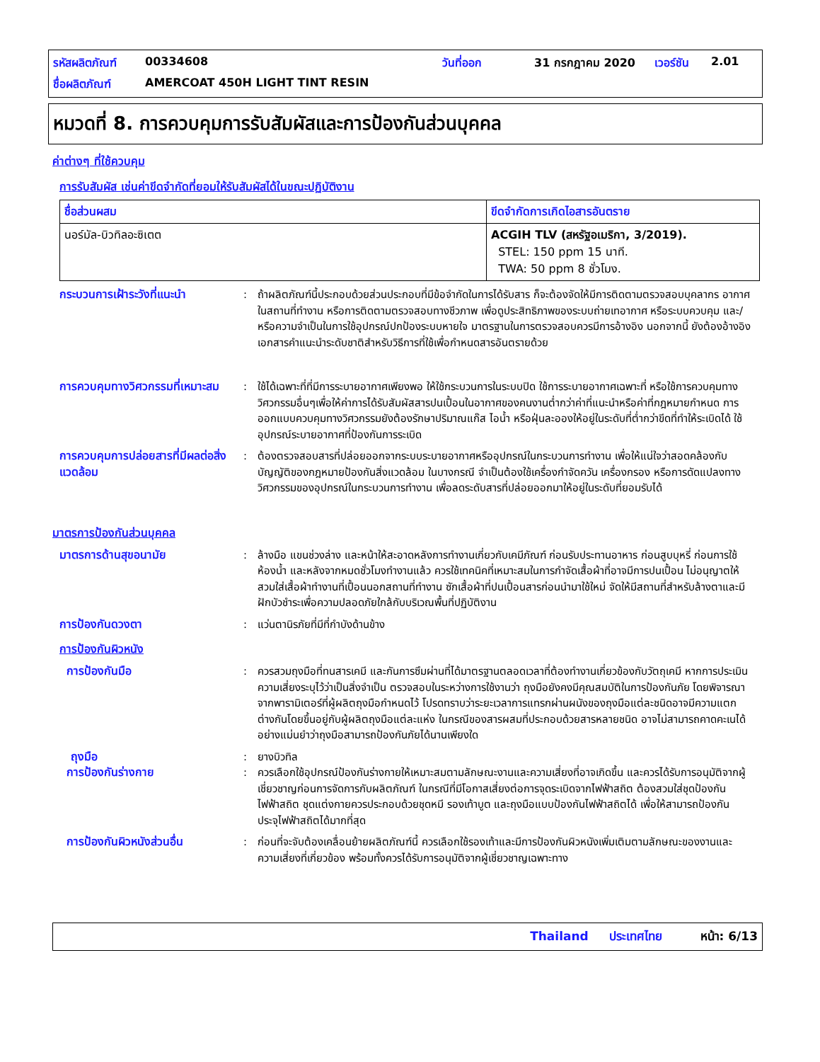รหัสผลิตภัณฑ์ 00334608 วันที่ออก 31 กรกฎาคม 2020 เวอร์ชัน 2.01 ชื่อผลิตภัณฑ์ AMERCOAT 450H LIGHT TINT RESIN
หมวดที่ 8. การควบคุมการรับสัมผัสและการป้องกันส่วนบุคคล
ค่าต่างๆ ที่ใช้ควบคุม
การรับสัมผัส เช่นค่าขีดจำกัดที่ยอมให้รับสัมผัสได้ในขณะปฏิบัติงาน
| ชื่อส่วนผสม | ขีดจำกัดการเกิดไอสารอันตราย |
| --- | --- |
| นอร์มัล-บิวทิลอะซิเตต | ACGIH TLV (สหรัฐอเมริกา, 3/2019). STEL: 150 ppm 15 นาที. TWA: 50 ppm 8 ชั่วโมง. |
กระบวนการเฝ้าระวังที่แนะนำ: ถ้าผลิตภัณฑ์นี้ประกอบด้วยส่วนประกอบที่มีข้อจำกัดในการได้รับสาร ก็จะต้องจัดให้มีการติดตามตรวจสอบบุคลากร อากาศในสถานที่ทำงาน หรือการติดตามตรวจสอบทางชีวภาพ เพื่อดูประสิทธิภาพของระบบถ่ายเทอากาศ หรือระบบควบคุม และ/หรือความจำเป็นในการใช้อุปกรณ์ปกป้องระบบหายใจ มาตรฐานในการตรวจสอบควรมีการอ้างอิง นอกจากนี้ ยังต้องอ้างอิงเอกสารคำแนะนำระดับชาติสำหรับวิธีการที่ใช้เพื่อกำหนดสารอันตรายด้วย
การควบคุมทางวิศวกรรมที่เหมาะสม: ใช้ได้เฉพาะที่ที่มีการระบายอากาศเพียงพอ ให้ใช้กระบวนการในระบบปิด ใช้การระบายอากาศเฉพาะที่ หรือใช้การควบคุมทางวิศวกรรมอื่นๆเพื่อให้ค่าการได้รับสัมผัสสารปนเปื้อนในอากาศของคนงานต่ำกว่าค่าที่แนะนำหรือค่าที่กฎหมายกำหนด การออกแบบควบคุมทางวิศวกรรมยังต้องรักษาปริมาณแก๊ส ไอน้ำ หรือฝุ่นละอองให้อยู่ในระดับที่ต่ำกว่าขีดที่ทำให้ระเบิดได้ ใช้อุปกรณ์ระบายอากาศที่ป้องกันการระเบิด
การควบคุมการปล่อยสารที่มีผลต่อสิ่งแวดล้อม: ต้องตรวจสอบสารที่ปล่อยออกจากระบบระบายอากาศหรืออุปกรณ์ในกระบวนการทำงาน เพื่อให้แน่ใจว่าสอดคล้องกับบัญญัติของกฎหมายป้องกันสิ่งแวดล้อม ในบางกรณี จำเป็นต้องใช้เครื่องกำจัดควัน เครื่องกรอง หรือการดัดแปลงทางวิศวกรรมของอุปกรณ์ในกระบวนการทำงาน เพื่อลดระดับสารที่ปล่อยออกมาให้อยู่ในระดับที่ยอมรับได้
มาตรการป้องกันส่วนบุคคล
มาตรการด้านสุขอนามัย: ล้างมือ แขนช่วงล่าง และหน้าให้สะอาดหลังการทำงานเกี่ยวกับเคมีภัณฑ์ ก่อนรับประทานอาหาร ก่อนสูบบุหรี่ ก่อนการใช้ห้องน้ำ และหลังจากหมดชั่วโมงทำงานแล้ว ควรใช้เทคนิคที่เหมาะสมในการกำจัดเสื้อผ้าที่อาจมีการปนเปื้อน ไม่อนุญาตให้สวมใส่เสื้อผ้าทำงานที่เปื้อนนอกสถานที่ทำงาน ซักเสื้อผ้าที่ปนเปื้อนสารก่อนนำมาใช้ใหม่ จัดให้มีสถานที่สำหรับล้างตาและมีฝักบัวชำระเพื่อความปลอดภัยใกล้กับบริเวณพื้นที่ปฏิบัติงาน
การป้องกันดวงตา: แว่นตานิรภัยที่มีที่กำบังด้านข้าง
การป้องกันผิวหนัง
การป้องกันมือ: ควรสวมถุงมือที่ทนสารเคมี และกันการซึมผ่านที่ได้มาตรฐานตลอดเวลาที่ต้องทำงานเกี่ยวข้องกับวัตถุเคมี หากการประเมินความเสี่ยงระบุไว้ว่าเป็นสิ่งจำเป็น ตรวจสอบในระหว่างการใช้งานว่า ถุงมือยังคงมีคุณสมบัติในการป้องกันภัย โดยพิจารณาจากพารามิเตอร์ที่ผู้ผลิตถุงมือกำหนดไว้ โปรดทราบว่าระยะเวลาการแทรกผ่านผนังของถุงมือแต่ละชนิดอาจมีความแตกต่างกันโดยขึ้นอยู่กับผู้ผลิตถุงมือแต่ละแห่ง ในกรณีของสารผสมที่ประกอบด้วยสารหลายชนิด อาจไม่สามารถคาดคะเนได้อย่างแม่นยำว่าถุงมือสามารถป้องกันภัยได้นานเพียงใด
ถุงมือ: ยางบิวทิล
การป้องกันร่างกาย: ควรเลือกใช้อุปกรณ์ป้องกันร่างกายให้เหมาะสมตามลักษณะงานและความเสี่ยงที่อาจเกิดขึ้น และควรได้รับการอนุมัติจากผู้เชี่ยวชาญก่อนการจัดการกับผลิตภัณฑ์ ในกรณีที่มีโอกาสเสี่ยงต่อการจุดระเบิดจากไฟฟ้าสถิต ต้องสวมใส่ชุดป้องกันไฟฟ้าสถิต ชุดแต่งกายควรประกอบด้วยชุดหมี รองเท้าบูต และถุงมือแบบป้องกันไฟฟ้าสถิตได้ เพื่อให้สามารถป้องกันประจุไฟฟ้าสถิตได้มากที่สุด
การป้องกันผิวหนังส่วนอื่น: ก่อนที่จะจับต้องเคลื่อนย้ายผลิตภัณฑ์นี้ ควรเลือกใช้รองเท้าและมีการป้องกันผิวหนังเพิ่มเติมตามลักษณะของงานและความเสี่ยงที่เกี่ยวข้อง พร้อมทั้งควรได้รับการอนุมัติจากผู้เชี่ยวชาญเฉพาะทาง
Thailand ประเทศไทย หน้า: 6/13